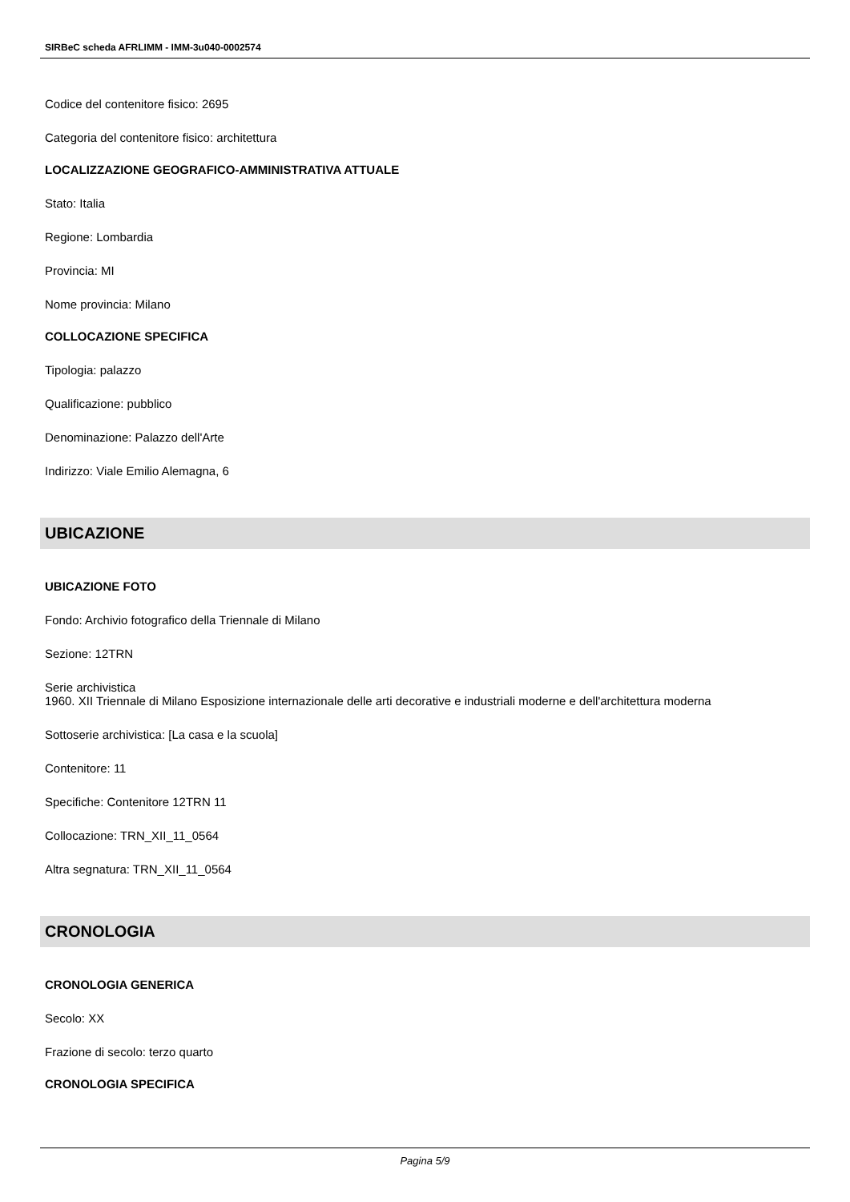SIRBeC scheda AFRLIMM - IMM-3u040-0002574
Codice del contenitore fisico: 2695
Categoria del contenitore fisico: architettura
LOCALIZZAZIONE GEOGRAFICO-AMMINISTRATIVA ATTUALE
Stato: Italia
Regione: Lombardia
Provincia: MI
Nome provincia: Milano
COLLOCAZIONE SPECIFICA
Tipologia: palazzo
Qualificazione: pubblico
Denominazione: Palazzo dell'Arte
Indirizzo: Viale Emilio Alemagna, 6
UBICAZIONE
UBICAZIONE FOTO
Fondo: Archivio fotografico della Triennale di Milano
Sezione: 12TRN
Serie archivistica
1960. XII Triennale di Milano Esposizione internazionale delle arti decorative e industriali moderne e dell'architettura moderna
Sottoserie archivistica: [La casa e la scuola]
Contenitore: 11
Specifiche: Contenitore 12TRN 11
Collocazione: TRN_XII_11_0564
Altra segnatura: TRN_XII_11_0564
CRONOLOGIA
CRONOLOGIA GENERICA
Secolo: XX
Frazione di secolo: terzo quarto
CRONOLOGIA SPECIFICA
Pagina 5/9